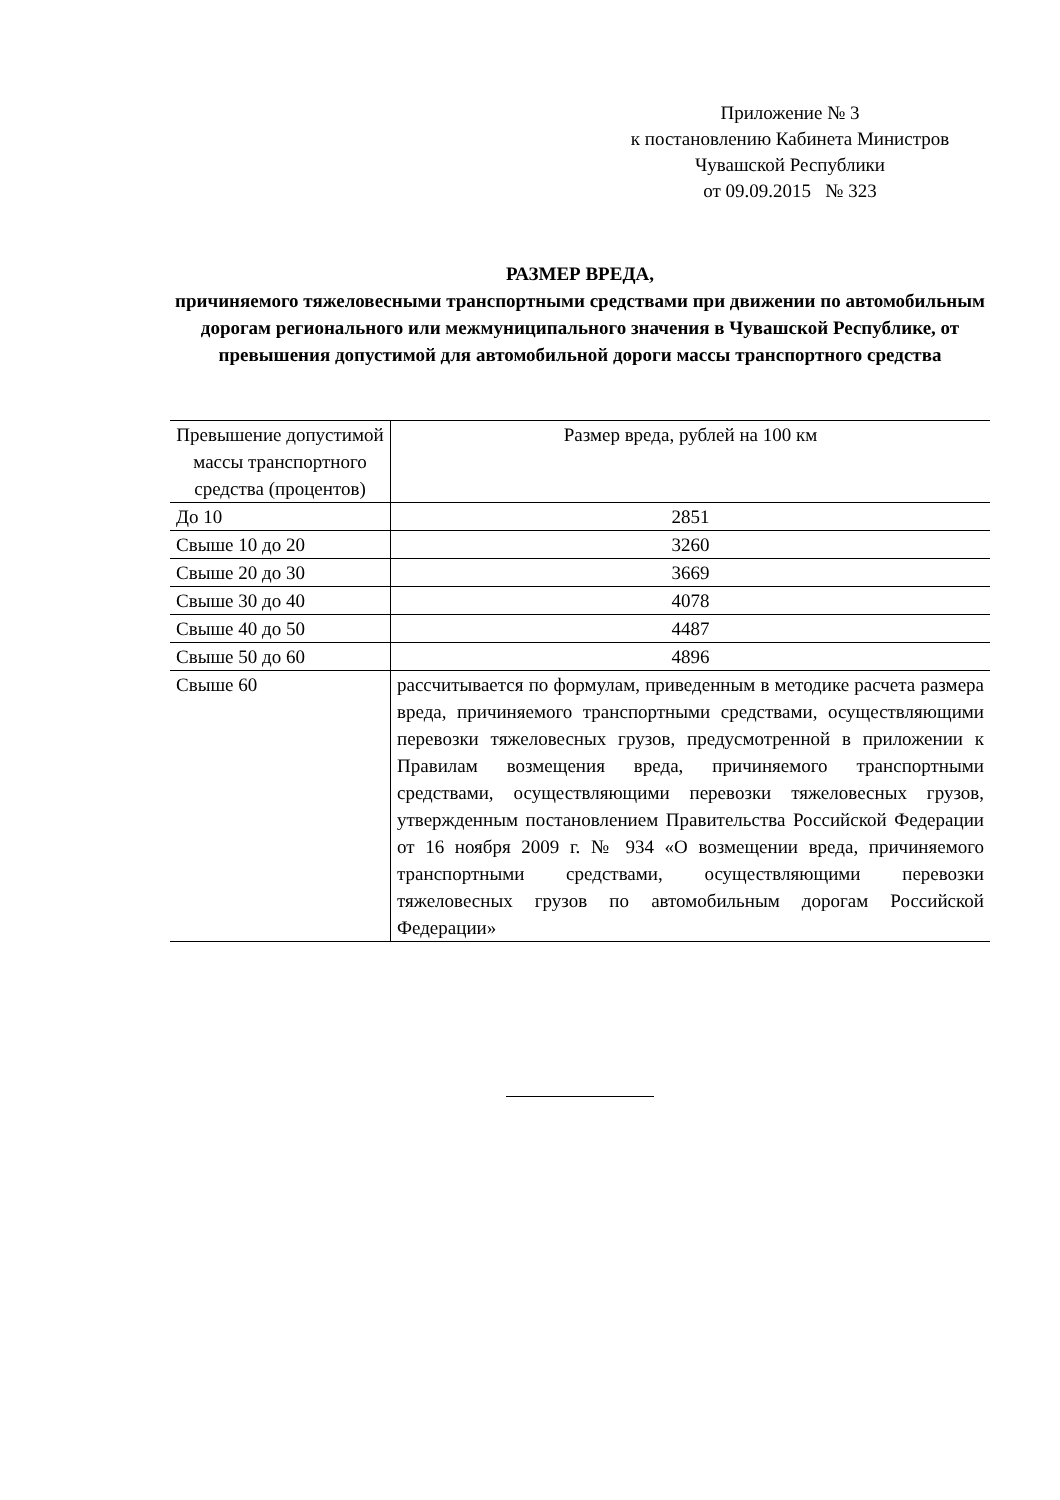Приложение № 3
к постановлению Кабинета Министров
Чувашской Республики
от 09.09.2015 № 323
РАЗМЕР ВРЕДА,
причиняемого тяжеловесными транспортными средствами при движении по автомобильным дорогам регионального или межмуниципального значения в Чувашской Республике, от превышения допустимой для автомобильной дороги массы транспортного средства
| Превышение допустимой массы транспортного средства (процентов) | Размер вреда, рублей на 100 км |
| --- | --- |
| До 10 | 2851 |
| Свыше 10 до 20 | 3260 |
| Свыше 20 до 30 | 3669 |
| Свыше 30 до 40 | 4078 |
| Свыше 40 до 50 | 4487 |
| Свыше 50 до 60 | 4896 |
| Свыше 60 | рассчитывается по формулам, приведенным в методике расчета размера вреда, причиняемого транспортными средствами, осуществляющими перевозки тяжеловесных грузов, предусмотренной в приложении к Правилам возмещения вреда, причиняемого транспортными средствами, осуществляющими перевозки тяжеловесных грузов, утвержденным постановлением Правительства Российской Федерации от 16 ноября 2009 г. № 934 «О возмещении вреда, причиняемого транспортными средствами, осуществляющими перевозки тяжеловесных грузов по автомобильным дорогам Российской Федерации» |